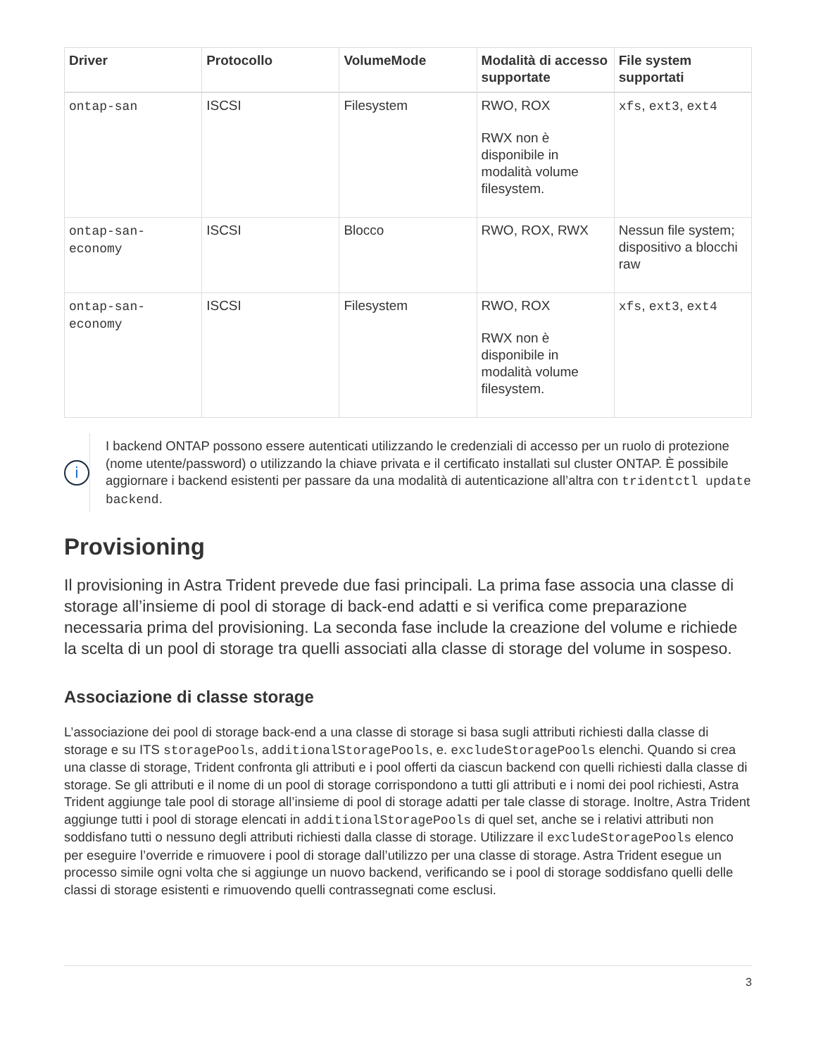| Driver | Protocollo | VolumeMode | Modalità di accesso supportate | File system supportati |
| --- | --- | --- | --- | --- |
| ontap-san | ISCSI | Filesystem | RWO, ROX RWX non è disponibile in modalità volume filesystem. | xfs , ext3 , ext4 |
| ontap-san-economy | ISCSI | Blocco | RWO, ROX, RWX | Nessun file system; dispositivo a blocchi raw |
| ontap-san-economy | ISCSI | Filesystem | RWO, ROX RWX non è disponibile in modalità volume filesystem. | xfs , ext3 , ext4 |
i
I backend ONTAP possono essere autenticati utilizzando le credenziali di accesso per un ruolo di protezione (nome utente/password) o utilizzando la chiave privata e il certificato installati sul cluster ONTAP. È possibile aggiornare i backend esistenti per passare da una modalità di autenticazione all’altra con tridentctl update backend.
Provisioning
Il provisioning in Astra Trident prevede due fasi principali. La prima fase associa una classe di storage all’insieme di pool di storage di back-end adatti e si verifica come preparazione necessaria prima del provisioning. La seconda fase include la creazione del volume e richiede la scelta di un pool di storage tra quelli associati alla classe di storage del volume in sospeso.
Associazione di classe storage
L’associazione dei pool di storage back-end a una classe di storage si basa sugli attributi richiesti dalla classe di storage e su ITS storagePools, additionalStoragePools, e. excludeStoragePools elenchi. Quando si crea una classe di storage, Trident confronta gli attributi e i pool offerti da ciascun backend con quelli richiesti dalla classe di storage. Se gli attributi e il nome di un pool di storage corrispondono a tutti gli attributi e i nomi dei pool richiesti, Astra Trident aggiunge tale pool di storage all’insieme di pool di storage adatti per tale classe di storage. Inoltre, Astra Trident aggiunge tutti i pool di storage elencati in additionalStoragePools di quel set, anche se i relativi attributi non soddisfano tutti o nessuno degli attributi richiesti dalla classe di storage. Utilizzare il excludeStoragePools elenco per eseguire l’override e rimuovere i pool di storage dall’utilizzo per una classe di storage. Astra Trident esegue un processo simile ogni volta che si aggiunge un nuovo backend, verificando se i pool di storage soddisfano quelli delle classi di storage esistenti e rimuovendo quelli contrassegnati come esclusi.
3